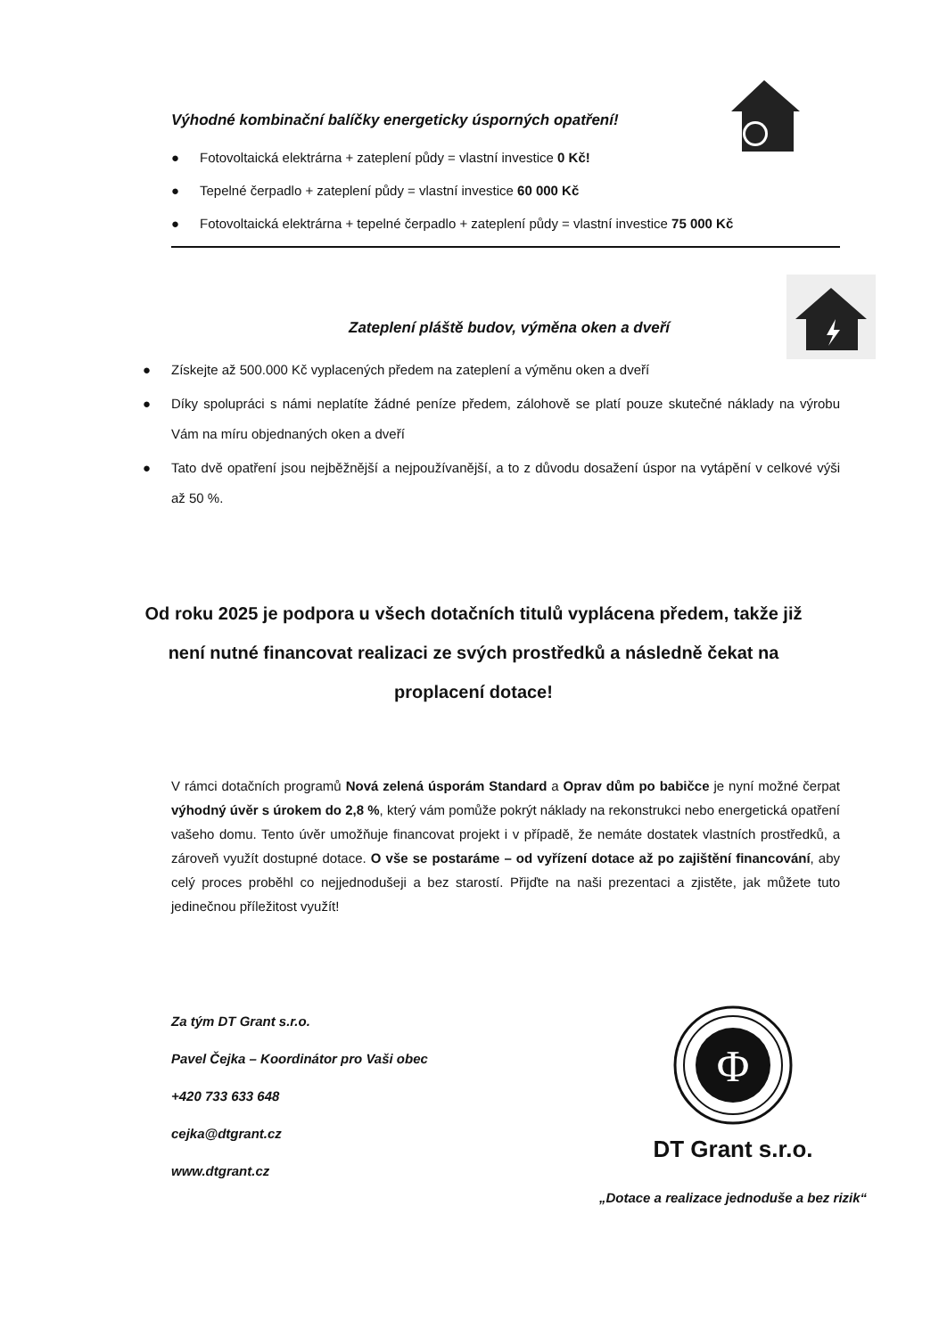Výhodné kombinační balíčky energeticky úsporných opatření!
● Fotovoltaická elektrárna + zateplení půdy = vlastní investice 0 Kč!
● Tepelné čerpadlo + zateplení půdy = vlastní investice 60 000 Kč
● Fotovoltaická elektrárna + tepelné čerpadlo + zateplení půdy = vlastní investice 75 000 Kč
Zateplení pláště budov, výměna oken a dveří
● Získejte až 500.000 Kč vyplacených předem na zateplení a výměnu oken a dveří
● Díky spolupráci s námi neplatíte žádné peníze předem, zálohově se platí pouze skutečné náklady na výrobu Vám na míru objednaných oken a dveří
● Tato dvě opatření jsou nejběžnější a nejpoužívanější, a to z důvodu dosažení úspor na vytápění v celkové výši až 50 %.
Od roku 2025 je podpora u všech dotačních titulů vyplácena předem, takže již není nutné financovat realizaci ze svých prostředků a následně čekat na proplacení dotace!
V rámci dotačních programů Nová zelená úsporám Standard a Oprav dům po babičce je nyní možné čerpat výhodný úvěr s úrokem do 2,8 %, který vám pomůže pokrýt náklady na rekonstrukci nebo energetická opatření vašeho domu. Tento úvěr umožňuje financovat projekt i v případě, že nemáte dostatek vlastních prostředků, a zároveň využít dostupné dotace. O vše se postaráme – od vyřízení dotace až po zajištění financování, aby celý proces proběhl co nejjednodušeji a bez starostí. Přijďte na naši prezentaci a zjistěte, jak můžete tuto jedinečnou příležitost využít!
Za tým DT Grant s.r.o.
Pavel Čejka – Koordinátor pro Vaši obec
+420 733 633 648
cejka@dtgrant.cz
www.dtgrant.cz
Φ
DT Grant s.r.o.
„Dotace a realizace jednoduše a bez rizik“